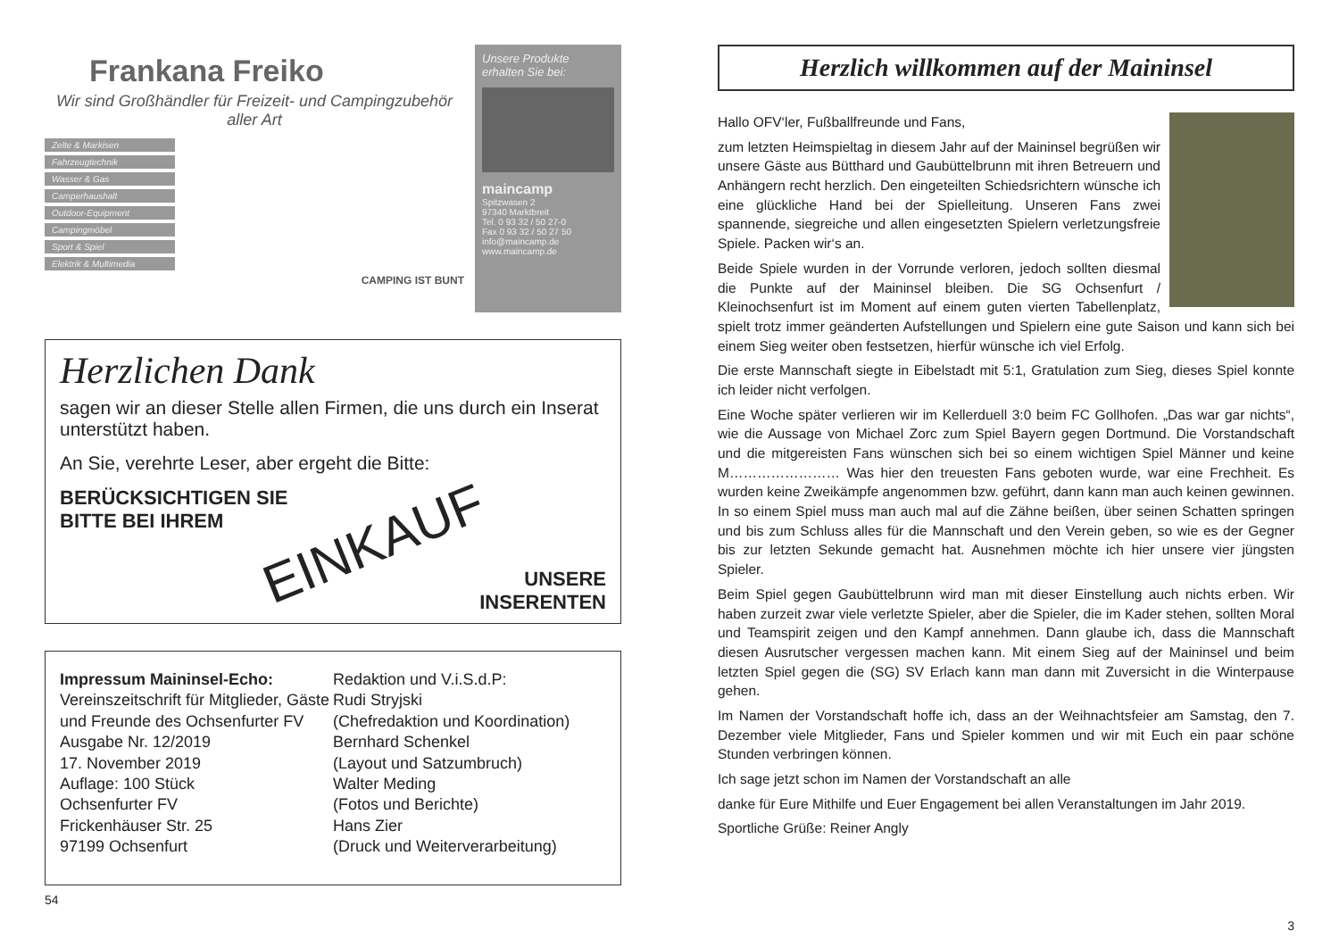Frankana Freiko
Wir sind Großhändler für Freizeit- und Campingzubehör aller Art
Zelte & Markisen
Fahrzeugtechnik
Wasser & Gas
Camperhaushalt
Outdoor-Equipment
Campingmöbel
Sport & Spiel
Elektrik & Multimedia
CAMPING IST BUNT
Unsere Produkte erhalten Sie bei:
maincamp
Spitzwasen 2
97340 Marktbreit
Tel. 0 93 32 / 50 27-0
Fax 0 93 32 / 50 27 50
info@maincamp.de
www.maincamp.de
Herzlichen Dank
sagen wir an dieser Stelle allen Firmen, die uns durch ein Inserat unterstützt haben.
An Sie, verehrte Leser, aber ergeht die Bitte:
BERÜCKSICHTIGEN SIE
BITTE BEI IHREM
EINKAUF
UNSERE
INSERENTEN
Impressum Maininsel-Echo:
Vereinszeitschrift für Mitglieder, Gäste und Freunde des Ochsenfurter FV
Ausgabe Nr. 12/2019
17. November 2019
Auflage: 100 Stück
Ochsenfurter FV
Frickenhäuser Str. 25
97199 Ochsenfurt
Redaktion und V.i.S.d.P:
Rudi Stryjski
(Chefredaktion und Koordination)
Bernhard Schenkel
(Layout und Satzumbruch)
Walter Meding
(Fotos und Berichte)
Hans Zier
(Druck und Weiterverarbeitung)
54
Herzlich willkommen auf der Maininsel
Hallo OFV‘ler, Fußballfreunde und Fans,
zum letzten Heimspieltag in diesem Jahr auf der Maininsel begrüßen wir unsere Gäste aus Bütthard und Gaubüttelbrunn mit ihren Betreuern und Anhängern recht herzlich. Den eingeteilten Schiedsrichtern wünsche ich eine glückliche Hand bei der Spielleitung. Unseren Fans zwei spannende, siegreiche und allen eingesetzten Spielern verletzungsfreie Spiele. Packen wir‘s an.
Beide Spiele wurden in der Vorrunde verloren, jedoch sollten diesmal die Punkte auf der Maininsel bleiben. Die SG Ochsenfurt / Kleinochsenfurt ist im Moment auf einem guten vierten Tabellenplatz, spielt trotz immer geänderten Aufstellungen und Spielern eine gute Saison und kann sich bei einem Sieg weiter oben festsetzen, hierfür wünsche ich viel Erfolg.
Die erste Mannschaft siegte in Eibelstadt mit 5:1, Gratulation zum Sieg, dieses Spiel konnte ich leider nicht verfolgen.
Eine Woche später verlieren wir im Kellerduell 3:0 beim FC Gollhofen. „Das war gar nichts“, wie die Aussage von Michael Zorc zum Spiel Bayern gegen Dortmund. Die Vorstandschaft und die mitgereisten Fans wünschen sich bei so einem wichtigen Spiel Männer und keine M…………………… Was hier den treuesten Fans geboten wurde, war eine Frechheit. Es wurden keine Zweikämpfe angenommen bzw. geführt, dann kann man auch keinen gewinnen. In so einem Spiel muss man auch mal auf die Zähne beißen, über seinen Schatten springen und bis zum Schluss alles für die Mannschaft und den Verein geben, so wie es der Gegner bis zur letzten Sekunde gemacht hat. Ausnehmen möchte ich hier unsere vier jüngsten Spieler.
Beim Spiel gegen Gaubüttelbrunn wird man mit dieser Einstellung auch nichts erben. Wir haben zurzeit zwar viele verletzte Spieler, aber die Spieler, die im Kader stehen, sollten Moral und Teamspirit zeigen und den Kampf annehmen. Dann glaube ich, dass die Mannschaft diesen Ausrutscher vergessen machen kann. Mit einem Sieg auf der Maininsel und beim letzten Spiel gegen die (SG) SV Erlach kann man dann mit Zuversicht in die Winterpause gehen.
Im Namen der Vorstandschaft hoffe ich, dass an der Weihnachtsfeier am Samstag, den 7. Dezember viele Mitglieder, Fans und Spieler kommen und wir mit Euch ein paar schöne Stunden verbringen können.
Ich sage jetzt schon im Namen der Vorstandschaft an alle
danke für Eure Mithilfe und Euer Engagement bei allen Veranstaltungen im Jahr 2019.
Sportliche Grüße: Reiner Angly
3